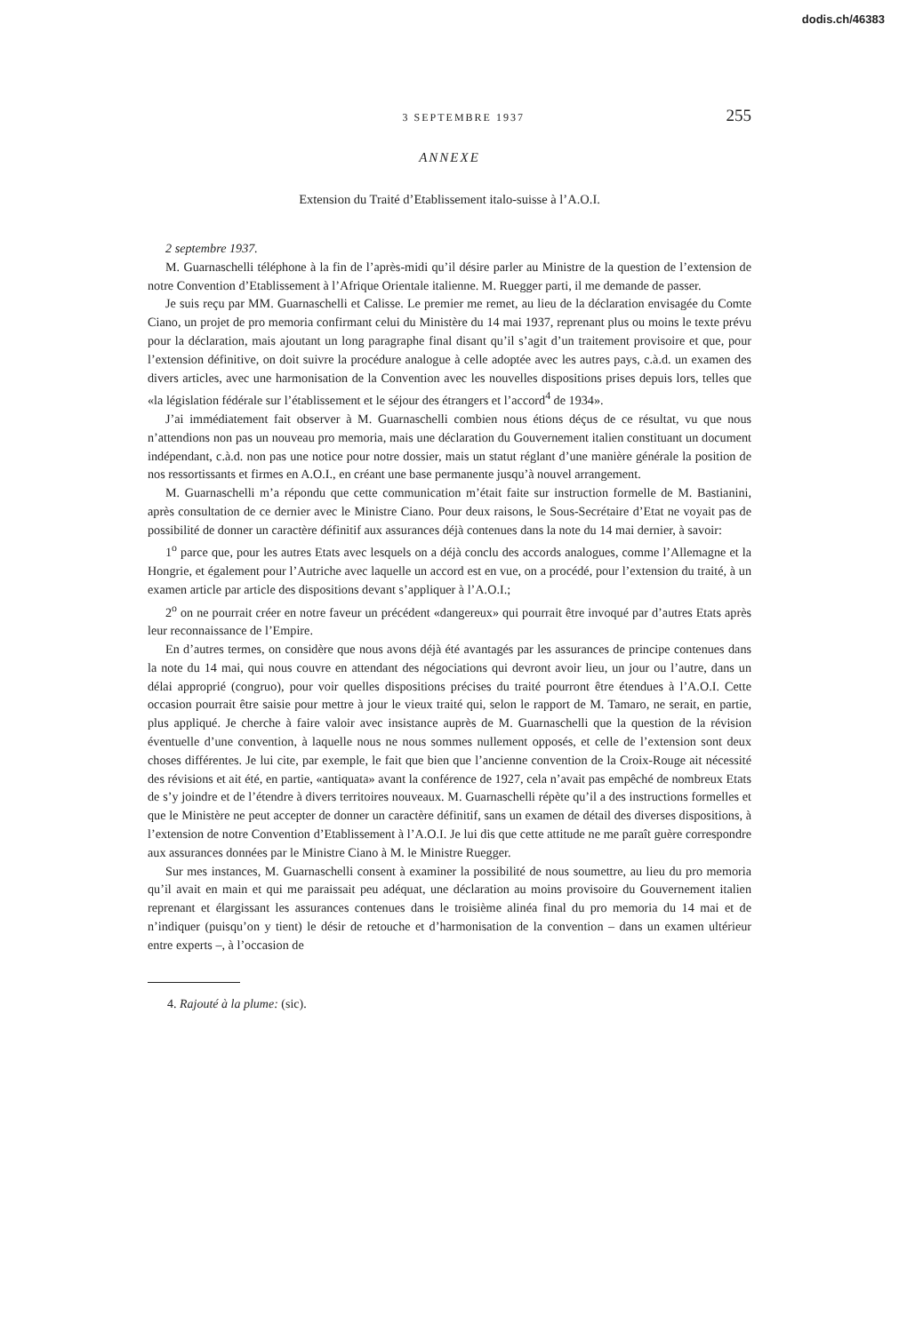dodis.ch/46383
3 SEPTEMBRE 1937 255
ANNEXE
Extension du Traité d’Etablissement italo-suisse à l’A.O.I.
2 septembre 1937.
M. Guarnaschelli téléphone à la fin de l’après-midi qu’il désire parler au Ministre de la question de l’extension de notre Convention d’Etablissement à l’Afrique Orientale italienne. M. Ruegger parti, il me demande de passer.
Je suis reçu par MM. Guarnaschelli et Calisse. Le premier me remet, au lieu de la déclaration envisagée du Comte Ciano, un projet de pro memoria confirmant celui du Ministère du 14 mai 1937, reprenant plus ou moins le texte prévu pour la déclaration, mais ajoutant un long paragraphe final disant qu’il s’agit d’un traitement provisoire et que, pour l’extension définitive, on doit suivre la procédure analogue à celle adoptée avec les autres pays, c.à.d. un examen des divers articles, avec une harmonisation de la Convention avec les nouvelles dispositions prises depuis lors, telles que «la législation fédérale sur l’établissement et le séjour des étrangers et l’accord<sup>4</sup> de 1934».
J’ai immédiatement fait observer à M. Guarnaschelli combien nous étions déçus de ce résultat, vu que nous n’attendions non pas un nouveau pro memoria, mais une déclaration du Gouvernement italien constituant un document indépendant, c.à.d. non pas une notice pour notre dossier, mais un statut réglant d’une manière générale la position de nos ressortissants et firmes en A.O.I., en créant une base permanente jusqu’à nouvel arrangement.
M. Guarnaschelli m’a répondu que cette communication m’était faite sur instruction formelle de M. Bastianini, après consultation de ce dernier avec le Ministre Ciano. Pour deux raisons, le Sous-Secrétaire d’Etat ne voyait pas de possibilité de donner un caractère définitif aux assurances déjà contenues dans la note du 14 mai dernier, à savoir:
1<sup>o</sup> parce que, pour les autres Etats avec lesquels on a déjà conclu des accords analogues, comme l’Allemagne et la Hongrie, et également pour l’Autriche avec laquelle un accord est en vue, on a procédé, pour l’extension du traité, à un examen article par article des dispositions devant s’appliquer à l’A.O.I.;
2<sup>o</sup> on ne pourrait créer en notre faveur un précédent «dangereux» qui pourrait être invoqué par d’autres Etats après leur reconnaissance de l’Empire.
En d’autres termes, on considère que nous avons déjà été avantagés par les assurances de principe contenues dans la note du 14 mai, qui nous couvre en attendant des négociations qui devront avoir lieu, un jour ou l’autre, dans un délai approprié (congruo), pour voir quelles dispositions précises du traité pourront être étendues à l’A.O.I. Cette occasion pourrait être saisie pour mettre à jour le vieux traité qui, selon le rapport de M. Tamaro, ne serait, en partie, plus appliqué. Je cherche à faire valoir avec insistance auprès de M. Guarnaschelli que la question de la révision éventuelle d’une convention, à laquelle nous ne nous sommes nullement opposés, et celle de l’extension sont deux choses différentes. Je lui cite, par exemple, le fait que bien que l’ancienne convention de la Croix-Rouge ait nécessité des révisions et ait été, en partie, «antiquata» avant la conférence de 1927, cela n’avait pas empêché de nombreux Etats de s’y joindre et de l’étendre à divers territoires nouveaux. M. Guarnaschelli répète qu’il a des instructions formelles et que le Ministère ne peut accepter de donner un caractère définitif, sans un examen de détail des diverses dispositions, à l’extension de notre Convention d’Etablissement à l’A.O.I. Je lui dis que cette attitude ne me paraît guère correspondre aux assurances données par le Ministre Ciano à M. le Ministre Ruegger.
Sur mes instances, M. Guarnaschelli consent à examiner la possibilité de nous soumettre, au lieu du pro memoria qu’il avait en main et qui me paraissait peu adéquat, une déclaration au moins provisoire du Gouvernement italien reprenant et élargissant les assurances contenues dans le troisième alinéa final du pro memoria du 14 mai et de n’indiquer (puisqu’on y tient) le désir de retouche et d’harmonisation de la convention – dans un examen ultérieur entre experts –, à l’occasion de
4. Rajouté à la plume: (sic).